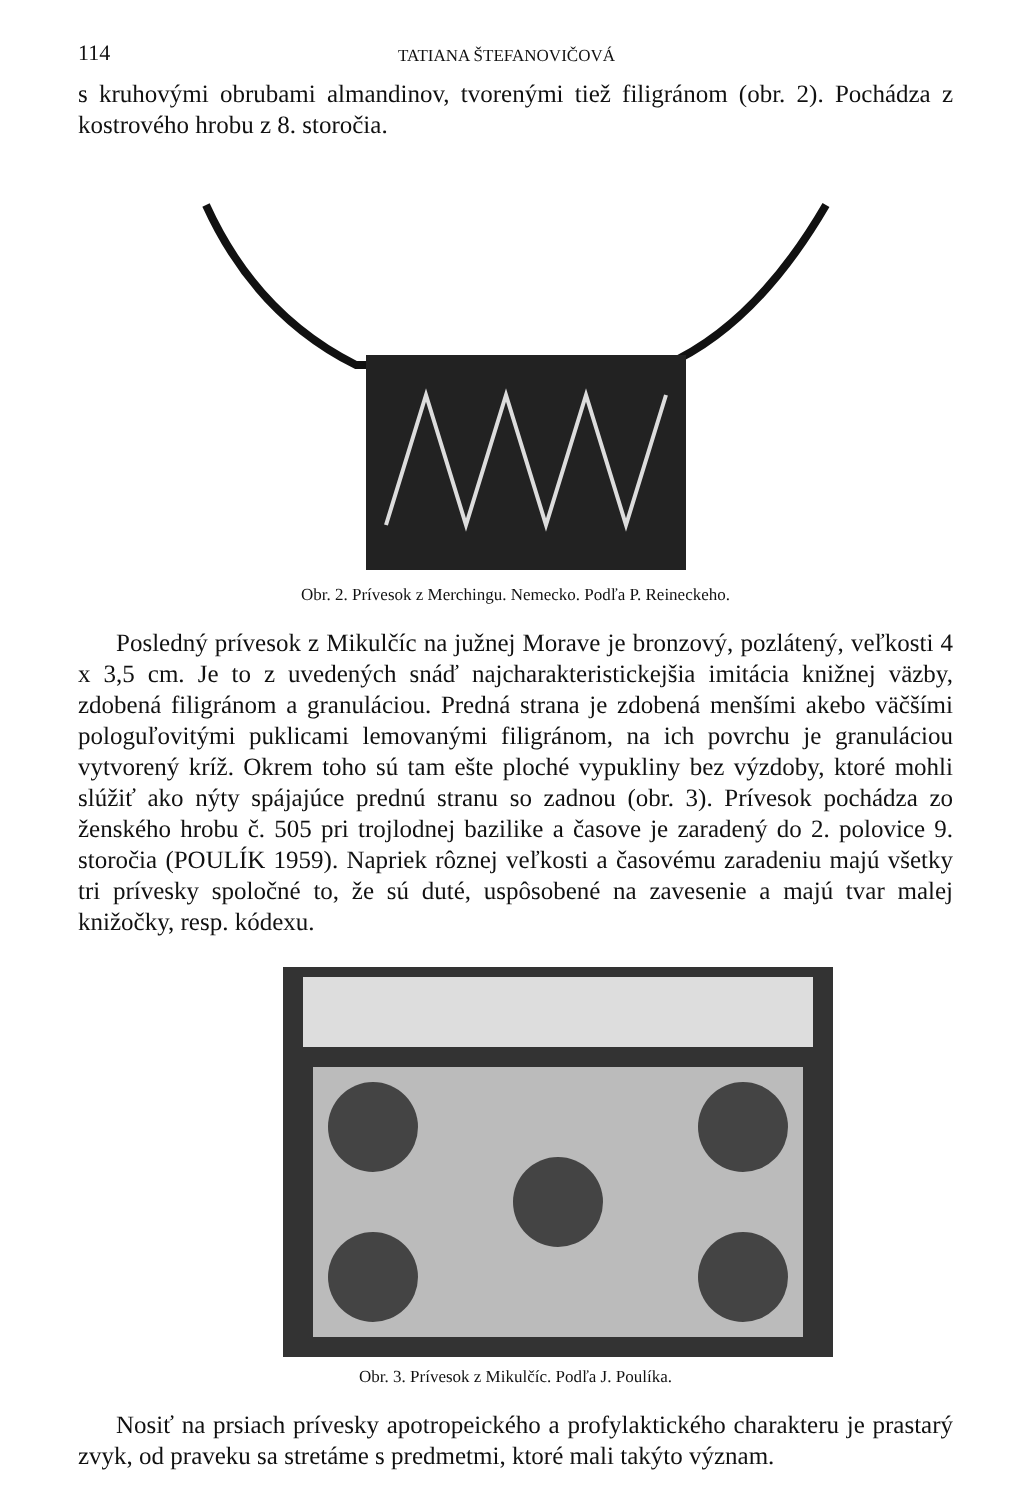114 TATIANA ŠTEFANOVIČOVÁ
s kruhovými obrubami almandinov, tvorenými tiež filigránom (obr. 2). Pochádza z kostrového hrobu z 8. storočia.
Obr. 2. Prívesok z Merchingu. Nemecko. Podľa P. Reineckeho.
Posledný prívesok z Mikulčíc na južnej Morave je bronzový, pozlátený, veľkosti 4 x 3,5 cm. Je to z uvedených snáď najcharakteristickejšia imitácia knižnej väzby, zdobená filigránom a granuláciou. Predná strana je zdobená menšími akebo väčšími pologuľovitými puklicami lemovanými filigránom, na ich povrchu je granuláciou vytvorený kríž. Okrem toho sú tam ešte ploché vypukliny bez výzdoby, ktoré mohli slúžiť ako nýty spájajúce prednú stranu so zadnou (obr. 3). Prívesok pochádza zo ženského hrobu č. 505 pri trojlodnej bazilike a časove je zaradený do 2. polovice 9. storočia (POULÍK 1959). Napriek rôznej veľkosti a časovému zaradeniu majú všetky tri prívesky spoločné to, že sú duté, uspôsobené na zavesenie a majú tvar malej knižočky, resp. kódexu.
Obr. 3. Prívesok z Mikulčíc. Podľa J. Poulíka.
Nosiť na prsiach prívesky apotropeického a profylaktického charakteru je prastarý zvyk, od praveku sa stretáme s predmetmi, ktoré mali takýto význam.